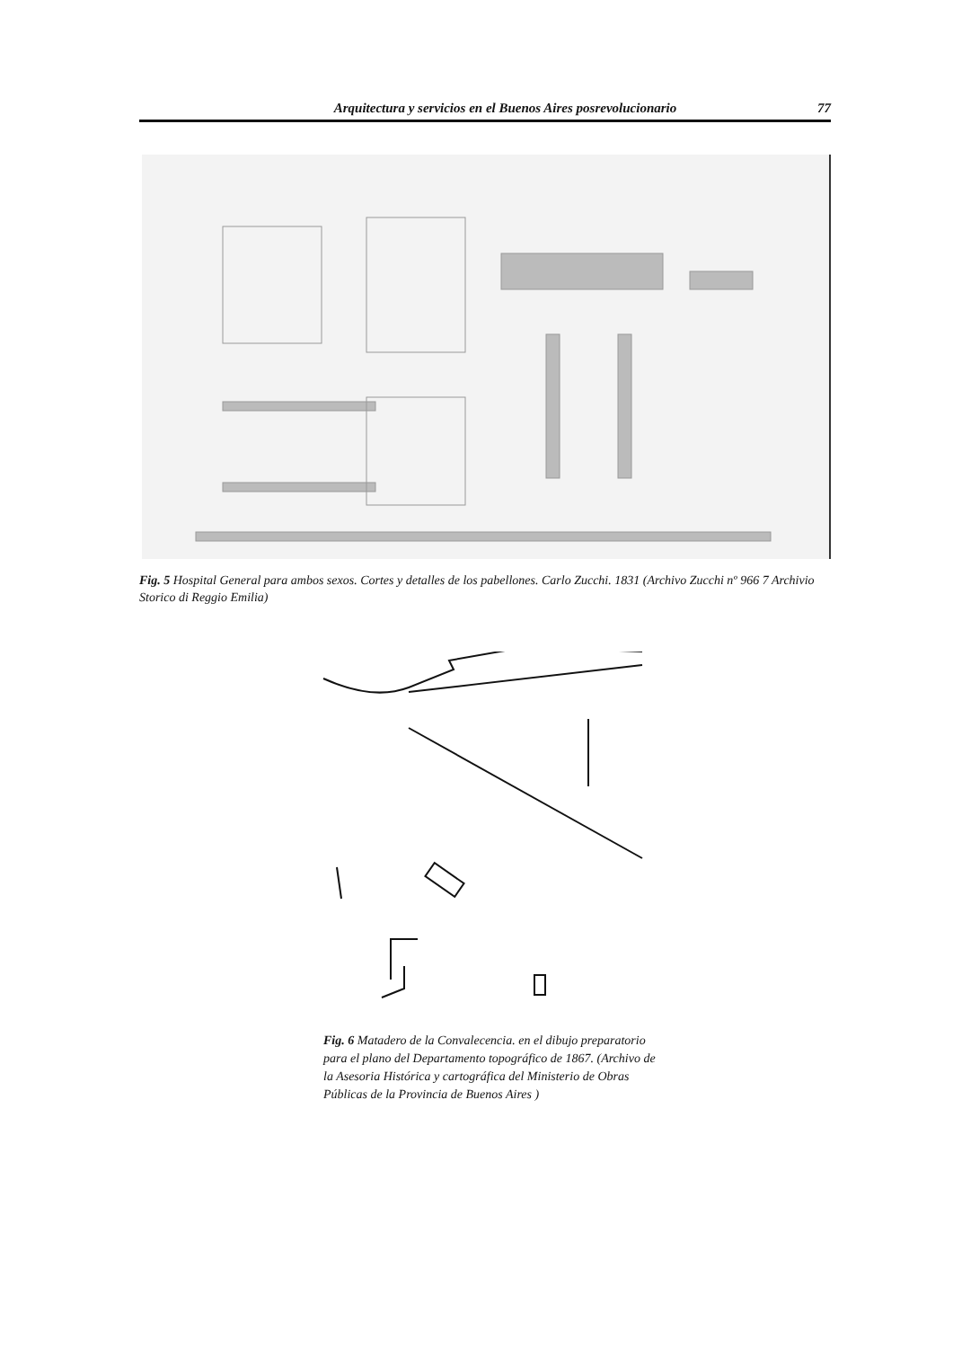Arquitectura y servicios en el Buenos Aires posrevolucionario 77
Fig. 5 Hospital General para ambos sexos. Cortes y detalles de los pabellones. Carlo Zucchi. 1831 (Archivo Zucchi nº 966 7 Archivio Storico di Reggio Emilia)
Fig. 6 Matadero de la Convalecencia. en el dibujo preparatorio para el plano del Departamento topográfico de 1867. (Archivo de la Asesoria Histórica y cartográfica del Ministerio de Obras Públicas de la Provincia de Buenos Aires )